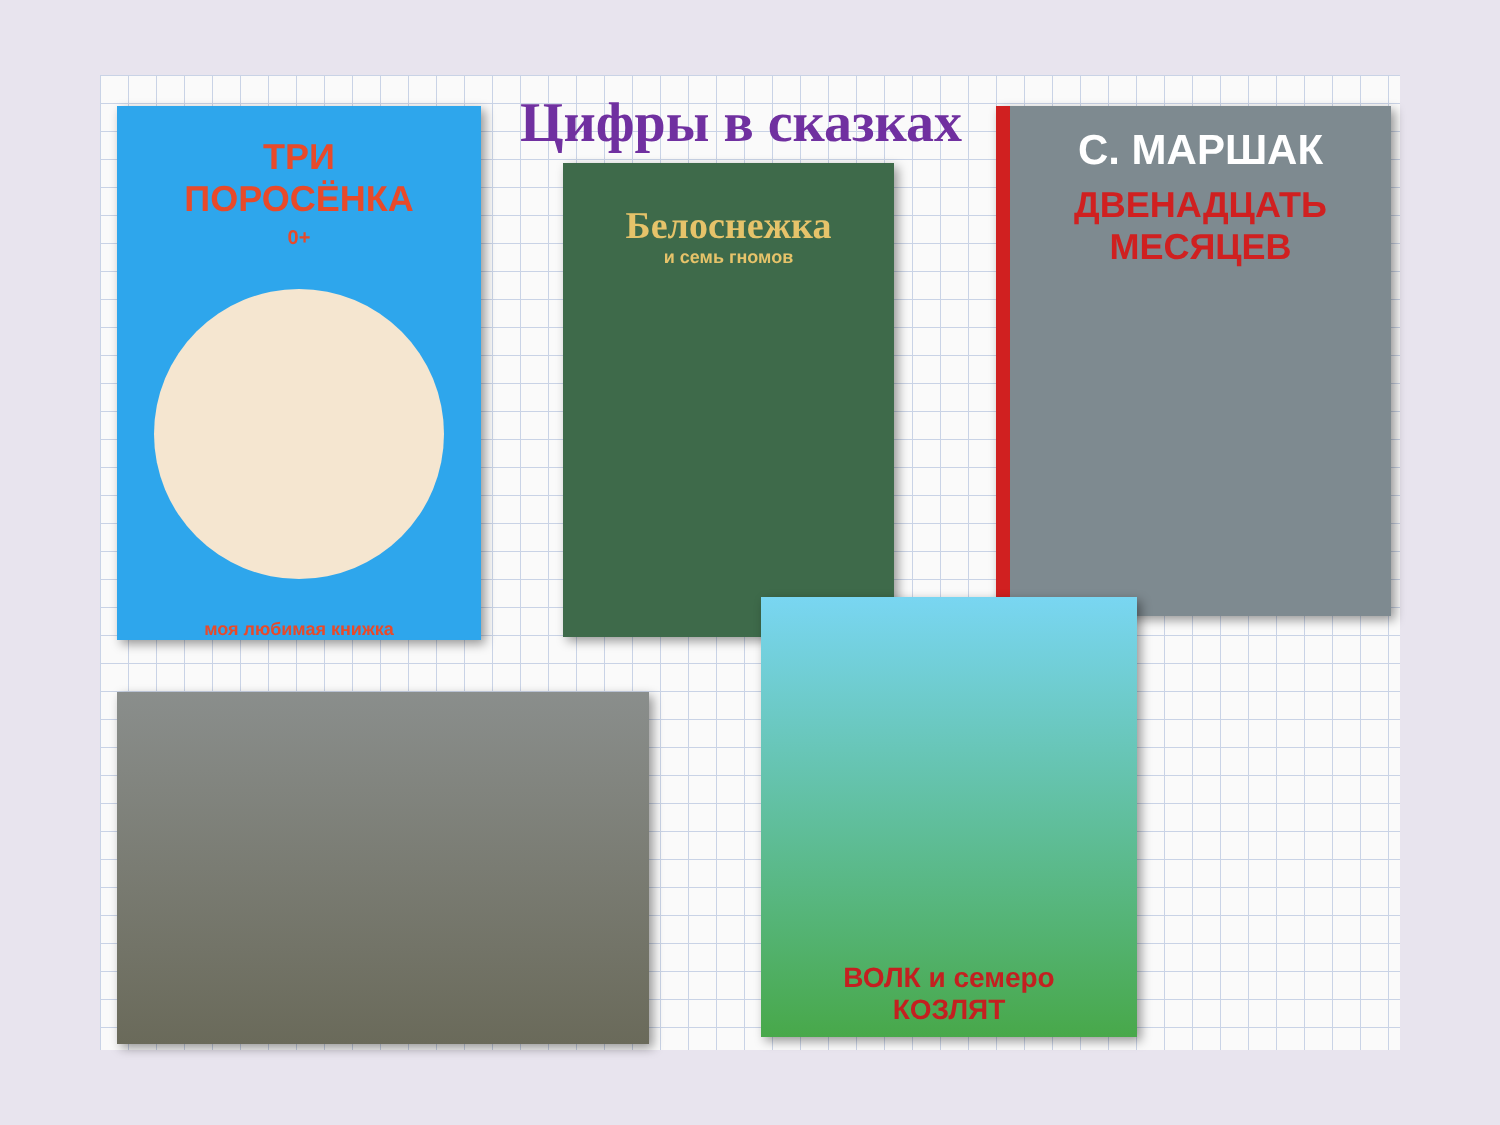Цифры в сказках
ТРИ
ПОРОСЁНКА
0+
моя любимая книжка
Белоснежка
и семь гномов
С. МАРШАК
ДВЕНАДЦАТЬ
МЕСЯЦЕВ
ВОЛК и семеро
КОЗЛЯТ